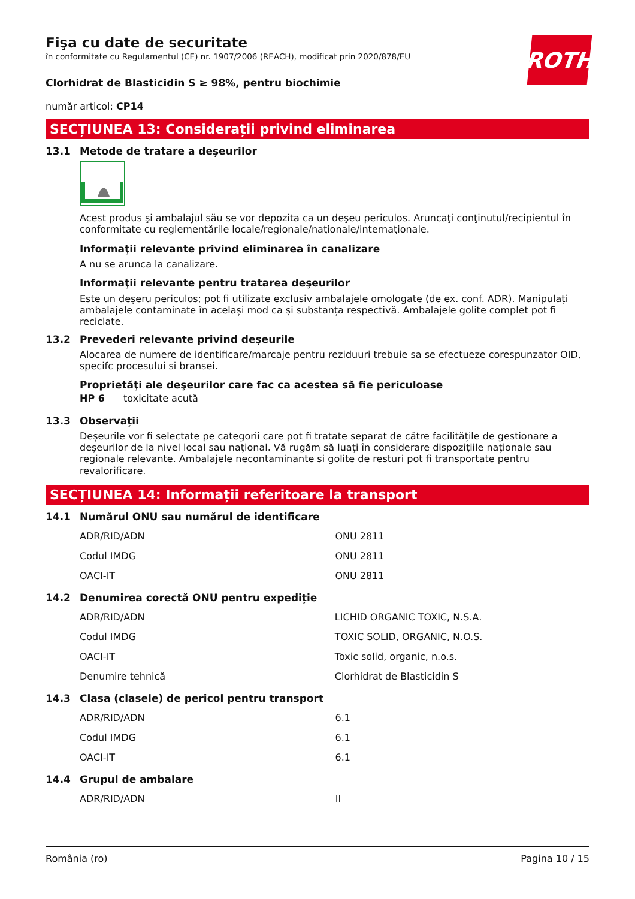ROTH
Fişa cu date de securitate
în conformitate cu Regulamentul (CE) nr. 1907/2006 (REACH), modificat prin 2020/878/EU
Clorhidrat de Blasticidin S ≥ 98%, pentru biochimie
număr articol: CP14
SECȚIUNEA 13: Considerații privind eliminarea
13.1 Metode de tratare a deșeurilor
Acest produs şi ambalajul său se vor depozita ca un deşeu periculos. Aruncaţi conţinutul/recipientul în conformitate cu reglementările locale/regionale/naţionale/internaţionale.
Informaţii relevante privind eliminarea în canalizare
A nu se arunca la canalizare.
Informaţii relevante pentru tratarea deşeurilor
Este un deșeru periculos; pot fi utilizate exclusiv ambalajele omologate (de ex. conf. ADR). Manipulați ambalajele contaminate în același mod ca și substanța respectivă. Ambalajele golite complet pot fi reciclate.
13.2 Prevederi relevante privind deșeurile
Alocarea de numere de identificare/marcaje pentru reziduuri trebuie sa se efectueze corespunzator OID, specifc procesului si bransei.
Proprietăţi ale deşeurilor care fac ca acestea să fie periculoase
HP 6 toxicitate acută
13.3 Observații
Deșeurile vor fi selectate pe categorii care pot fi tratate separat de către facilitățile de gestionare a deșeurilor de la nivel local sau național. Vă rugăm să luați în considerare dispozițiile naționale sau regionale relevante. Ambalajele necontaminante si golite de resturi pot fi transportate pentru revalorificare.
SECȚIUNEA 14: Informații referitoare la transport
14.1 Numărul ONU sau numărul de identificare
| ADR/RID/ADN | ONU 2811 |
| Codul IMDG | ONU 2811 |
| OACI-IT | ONU 2811 |
14.2 Denumirea corectă ONU pentru expediție
| ADR/RID/ADN | LICHID ORGANIC TOXIC, N.S.A. |
| Codul IMDG | TOXIC SOLID, ORGANIC, N.O.S. |
| OACI-IT | Toxic solid, organic, n.o.s. |
| Denumire tehnică | Clorhidrat de Blasticidin S |
14.3 Clasa (clasele) de pericol pentru transport
| ADR/RID/ADN | 6.1 |
| Codul IMDG | 6.1 |
| OACI-IT | 6.1 |
14.4 Grupul de ambalare
| ADR/RID/ADN | II |
România (ro) Pagina 10 / 15